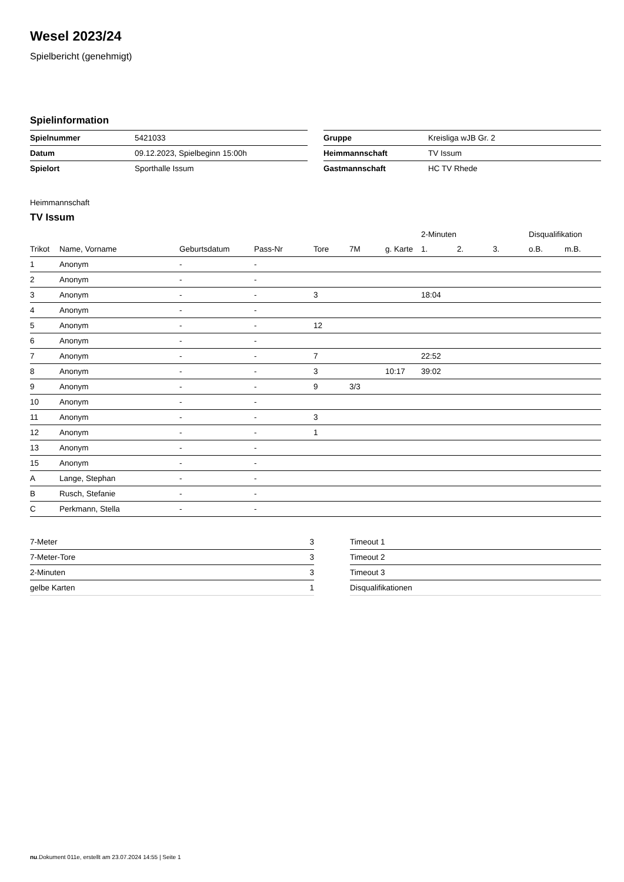Wesel 2023/24
Spielbericht (genehmigt)
Spielinformation
| Spielnummer | 5421033 |
| Datum | 09.12.2023, Spielbeginn 15:00h |
| Spielort | Sporthalle Issum |
| Gruppe | Kreisliga wJB Gr. 2 |
| Heimmannschaft | TV Issum |
| Gastmannschaft | HC TV Rhede |
Heimmannschaft
TV Issum
| | | | | | | | 2-Minuten | | | Disqualifikation | |
| --- | --- | --- | --- | --- | --- | --- | --- | --- | --- | --- | --- |
| Trikot | Name, Vorname | Geburtsdatum | Pass-Nr | Tore | 7M | g. Karte | 1. | 2. | 3. | o.B. | m.B. |
| 1 | Anonym | - | - | | | | | | | | |
| 2 | Anonym | - | - | | | | | | | | |
| 3 | Anonym | - | - | 3 | | | 18:04 | | | | |
| 4 | Anonym | - | - | | | | | | | | |
| 5 | Anonym | - | - | 12 | | | | | | | |
| 6 | Anonym | - | - | | | | | | | | |
| 7 | Anonym | - | - | 7 | | | 22:52 | | | | |
| 8 | Anonym | - | - | 3 | | 10:17 | 39:02 | | | | |
| 9 | Anonym | - | - | 9 | 3/3 | | | | | | |
| 10 | Anonym | - | - | | | | | | | | |
| 11 | Anonym | - | - | 3 | | | | | | | |
| 12 | Anonym | - | - | 1 | | | | | | | |
| 13 | Anonym | - | - | | | | | | | | |
| 15 | Anonym | - | - | | | | | | | | |
| A | Lange, Stephan | - | - | | | | | | | | |
| B | Rusch, Stefanie | - | - | | | | | | | | |
| C | Perkmann, Stella | - | - | | | | | | | | |
| 7-Meter | 3 |
| 7-Meter-Tore | 3 |
| 2-Minuten | 3 |
| gelbe Karten | 1 |
| Timeout 1 |
| Timeout 2 |
| Timeout 3 |
| Disqualifikationen |
nu.Dokument 011e, erstellt am 23.07.2024 14:55 | Seite 1